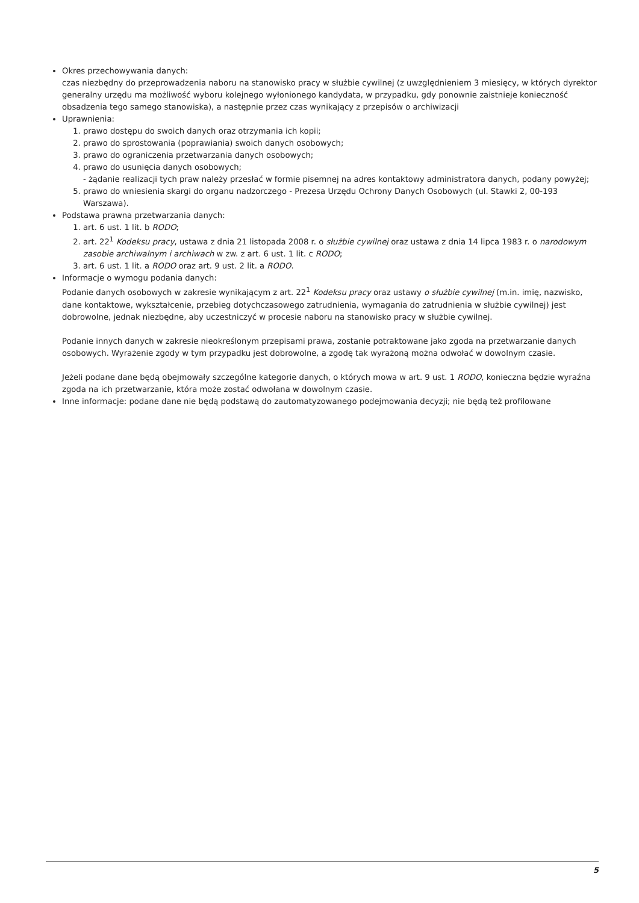Okres przechowywania danych:
czas niezbędny do przeprowadzenia naboru na stanowisko pracy w służbie cywilnej (z uwzględnieniem 3 miesięcy, w których dyrektor generalny urzędu ma możliwość wyboru kolejnego wyłonionego kandydata, w przypadku, gdy ponownie zaistnieje konieczność obsadzenia tego samego stanowiska), a następnie przez czas wynikający z przepisów o archiwizacji
Uprawnienia:
1. prawo dostępu do swoich danych oraz otrzymania ich kopii;
2. prawo do sprostowania (poprawiania) swoich danych osobowych;
3. prawo do ograniczenia przetwarzania danych osobowych;
4. prawo do usunięcia danych osobowych;
- żądanie realizacji tych praw należy przesłać w formie pisemnej na adres kontaktowy administratora danych, podany powyżej;
5. prawo do wniesienia skargi do organu nadzorczego - Prezesa Urzędu Ochrony Danych Osobowych (ul. Stawki 2, 00-193 Warszawa).
Podstawa prawna przetwarzania danych:
1. art. 6 ust. 1 lit. b RODO;
2. art. 22<sup>1</sup> Kodeksu pracy, ustawa z dnia 21 listopada 2008 r. o służbie cywilnej oraz ustawa z dnia 14 lipca 1983 r. o narodowym zasobie archiwalnym i archiwach w zw. z art. 6 ust. 1 lit. c RODO;
3. art. 6 ust. 1 lit. a RODO oraz art. 9 ust. 2 lit. a RODO.
Informacje o wymogu podania danych:
Podanie danych osobowych w zakresie wynikającym z art. 22<sup>1</sup> Kodeksu pracy oraz ustawy o służbie cywilnej (m.in. imię, nazwisko, dane kontaktowe, wykształcenie, przebieg dotychczasowego zatrudnienia, wymagania do zatrudnienia w służbie cywilnej) jest dobrowolne, jednak niezbędne, aby uczestniczyć w procesie naboru na stanowisko pracy w służbie cywilnej.
Podanie innych danych w zakresie nieokreślonym przepisami prawa, zostanie potraktowane jako zgoda na przetwarzanie danych osobowych. Wyrażenie zgody w tym przypadku jest dobrowolne, a zgodę tak wyrażoną można odwołać w dowolnym czasie.
Jeżeli podane dane będą obejmowały szczególne kategorie danych, o których mowa w art. 9 ust. 1 RODO, konieczna będzie wyraźna zgoda na ich przetwarzanie, która może zostać odwołana w dowolnym czasie.
Inne informacje: podane dane nie będą podstawą do zautomatyzowanego podejmowania decyzji; nie będą też profilowane
5